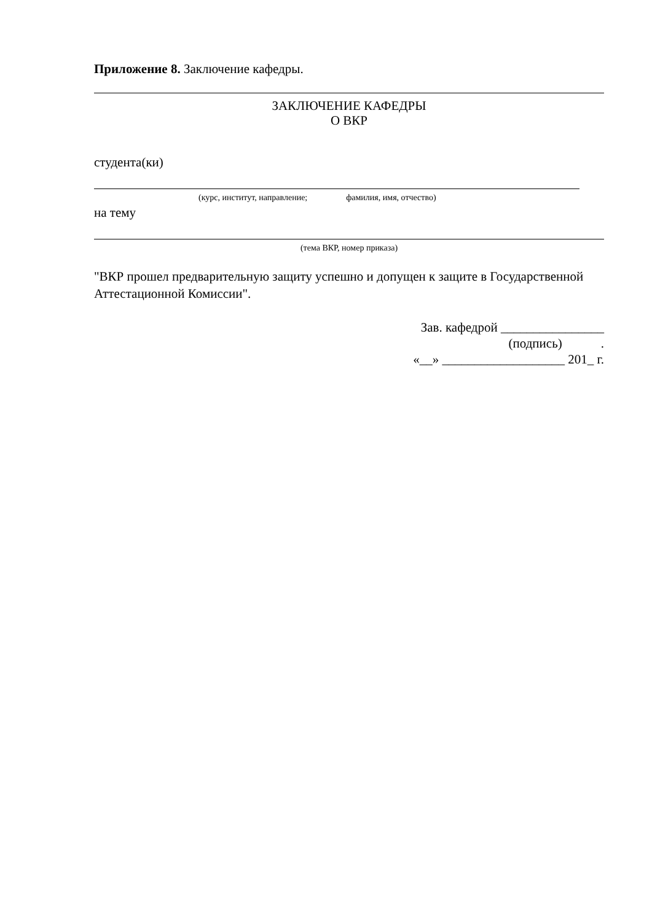Приложение 8. Заключение кафедры.
ЗАКЛЮЧЕНИЕ КАФЕДРЫ
О ВКР
студента(ки)
(курс, институт, направление; фамилия, имя, отчество)
на тему
(тема ВКР, номер приказа)
"ВКР прошел предварительную защиту успешно и допущен к защите в Государственной Аттестационной Комиссии".
Зав. кафедрой ________________
(подпись) .
«__» ___________________ 201_ г.